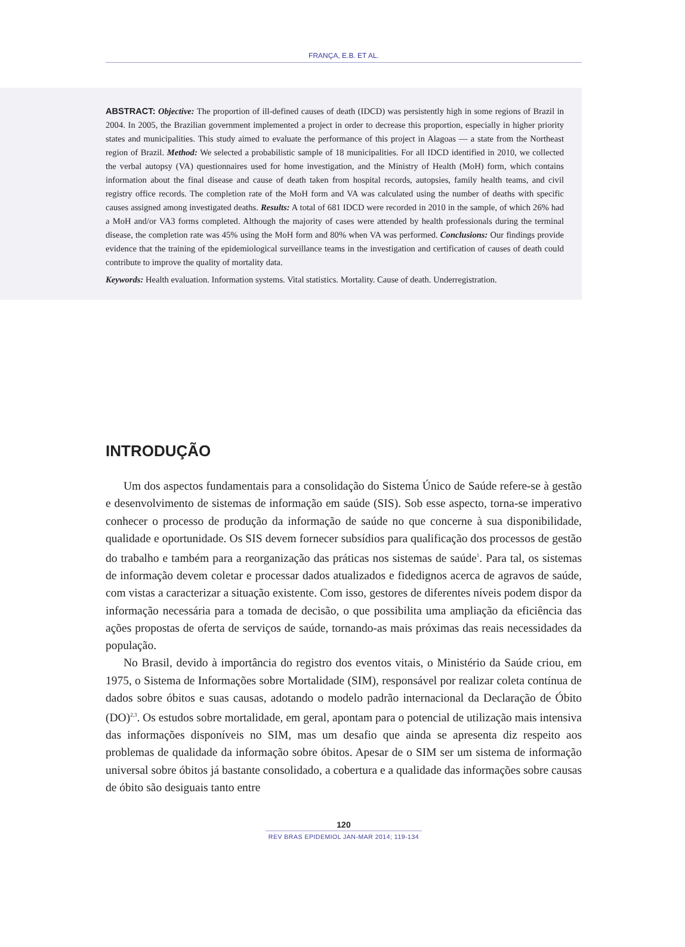FRANÇA, E.B. ET AL.
ABSTRACT: Objective: The proportion of ill-defined causes of death (IDCD) was persistently high in some regions of Brazil in 2004. In 2005, the Brazilian government implemented a project in order to decrease this proportion, especially in higher priority states and municipalities. This study aimed to evaluate the performance of this project in Alagoas — a state from the Northeast region of Brazil. Method: We selected a probabilistic sample of 18 municipalities. For all IDCD identified in 2010, we collected the verbal autopsy (VA) questionnaires used for home investigation, and the Ministry of Health (MoH) form, which contains information about the final disease and cause of death taken from hospital records, autopsies, family health teams, and civil registry office records. The completion rate of the MoH form and VA was calculated using the number of deaths with specific causes assigned among investigated deaths. Results: A total of 681 IDCD were recorded in 2010 in the sample, of which 26% had a MoH and/or VA3 forms completed. Although the majority of cases were attended by health professionals during the terminal disease, the completion rate was 45% using the MoH form and 80% when VA was performed. Conclusions: Our findings provide evidence that the training of the epidemiological surveillance teams in the investigation and certification of causes of death could contribute to improve the quality of mortality data.
Keywords: Health evaluation. Information systems. Vital statistics. Mortality. Cause of death. Underregistration.
INTRODUÇÃO
Um dos aspectos fundamentais para a consolidação do Sistema Único de Saúde refere-se à gestão e desenvolvimento de sistemas de informação em saúde (SIS). Sob esse aspecto, torna-se imperativo conhecer o processo de produção da informação de saúde no que concerne à sua disponibilidade, qualidade e oportunidade. Os SIS devem fornecer subsídios para qualificação dos processos de gestão do trabalho e também para a reorganização das práticas nos sistemas de saúde<sup>1</sup>. Para tal, os sistemas de informação devem coletar e processar dados atualizados e fidedignos acerca de agravos de saúde, com vistas a caracterizar a situação existente. Com isso, gestores de diferentes níveis podem dispor da informação necessária para a tomada de decisão, o que possibilita uma ampliação da eficiência das ações propostas de oferta de serviços de saúde, tornando-as mais próximas das reais necessidades da população.
No Brasil, devido à importância do registro dos eventos vitais, o Ministério da Saúde criou, em 1975, o Sistema de Informações sobre Mortalidade (SIM), responsável por realizar coleta contínua de dados sobre óbitos e suas causas, adotando o modelo padrão internacional da Declaração de Óbito (DO)<sup>2,3</sup>. Os estudos sobre mortalidade, em geral, apontam para o potencial de utilização mais intensiva das informações disponíveis no SIM, mas um desafio que ainda se apresenta diz respeito aos problemas de qualidade da informação sobre óbitos. Apesar de o SIM ser um sistema de informação universal sobre óbitos já bastante consolidado, a cobertura e a qualidade das informações sobre causas de óbito são desiguais tanto entre
120
REV BRAS EPIDEMIOL JAN-MAR 2014; 119-134